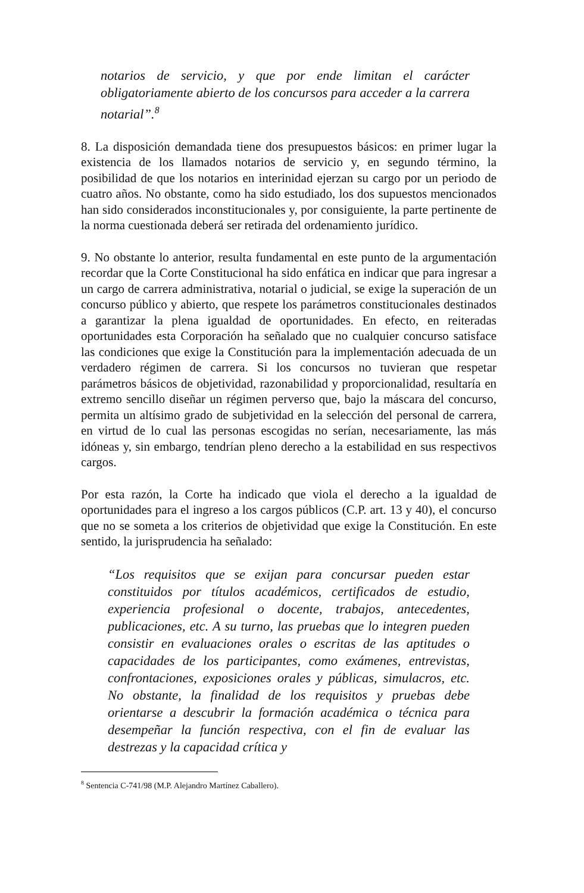notarios de servicio, y que por ende limitan el carácter obligatoriamente abierto de los concursos para acceder a la carrera notarial”.<sup>8</sup>
8. La disposición demandada tiene dos presupuestos básicos: en primer lugar la existencia de los llamados notarios de servicio y, en segundo término, la posibilidad de que los notarios en interinidad ejerzan su cargo por un periodo de cuatro años. No obstante, como ha sido estudiado, los dos supuestos mencionados han sido considerados inconstitucionales y, por consiguiente, la parte pertinente de la norma cuestionada deberá ser retirada del ordenamiento jurídico.
9. No obstante lo anterior, resulta fundamental en este punto de la argumentación recordar que la Corte Constitucional ha sido enfática en indicar que para ingresar a un cargo de carrera administrativa, notarial o judicial, se exige la superación de un concurso público y abierto, que respete los parámetros constitucionales destinados a garantizar la plena igualdad de oportunidades. En efecto, en reiteradas oportunidades esta Corporación ha señalado que no cualquier concurso satisface las condiciones que exige la Constitución para la implementación adecuada de un verdadero régimen de carrera. Si los concursos no tuvieran que respetar parámetros básicos de objetividad, razonabilidad y proporcionalidad, resultaría en extremo sencillo diseñar un régimen perverso que, bajo la máscara del concurso, permita un altísimo grado de subjetividad en la selección del personal de carrera, en virtud de lo cual las personas escogidas no serían, necesariamente, las más idóneas y, sin embargo, tendrían pleno derecho a la estabilidad en sus respectivos cargos.
Por esta razón, la Corte ha indicado que viola el derecho a la igualdad de oportunidades para el ingreso a los cargos públicos (C.P. art. 13 y 40), el concurso que no se someta a los criterios de objetividad que exige la Constitución. En este sentido, la jurisprudencia ha señalado:
“Los requisitos que se exijan para concursar pueden estar constituidos por títulos académicos, certificados de estudio, experiencia profesional o docente, trabajos, antecedentes, publicaciones, etc. A su turno, las pruebas que lo integren pueden consistir en evaluaciones orales o escritas de las aptitudes o capacidades de los participantes, como exámenes, entrevistas, confrontaciones, exposiciones orales y públicas, simulacros, etc. No obstante, la finalidad de los requisitos y pruebas debe orientarse a descubrir la formación académica o técnica para desempeñar la función respectiva, con el fin de evaluar las destrezas y la capacidad crítica y
<sup>8</sup> Sentencia C-741/98 (M.P. Alejandro Martínez Caballero).